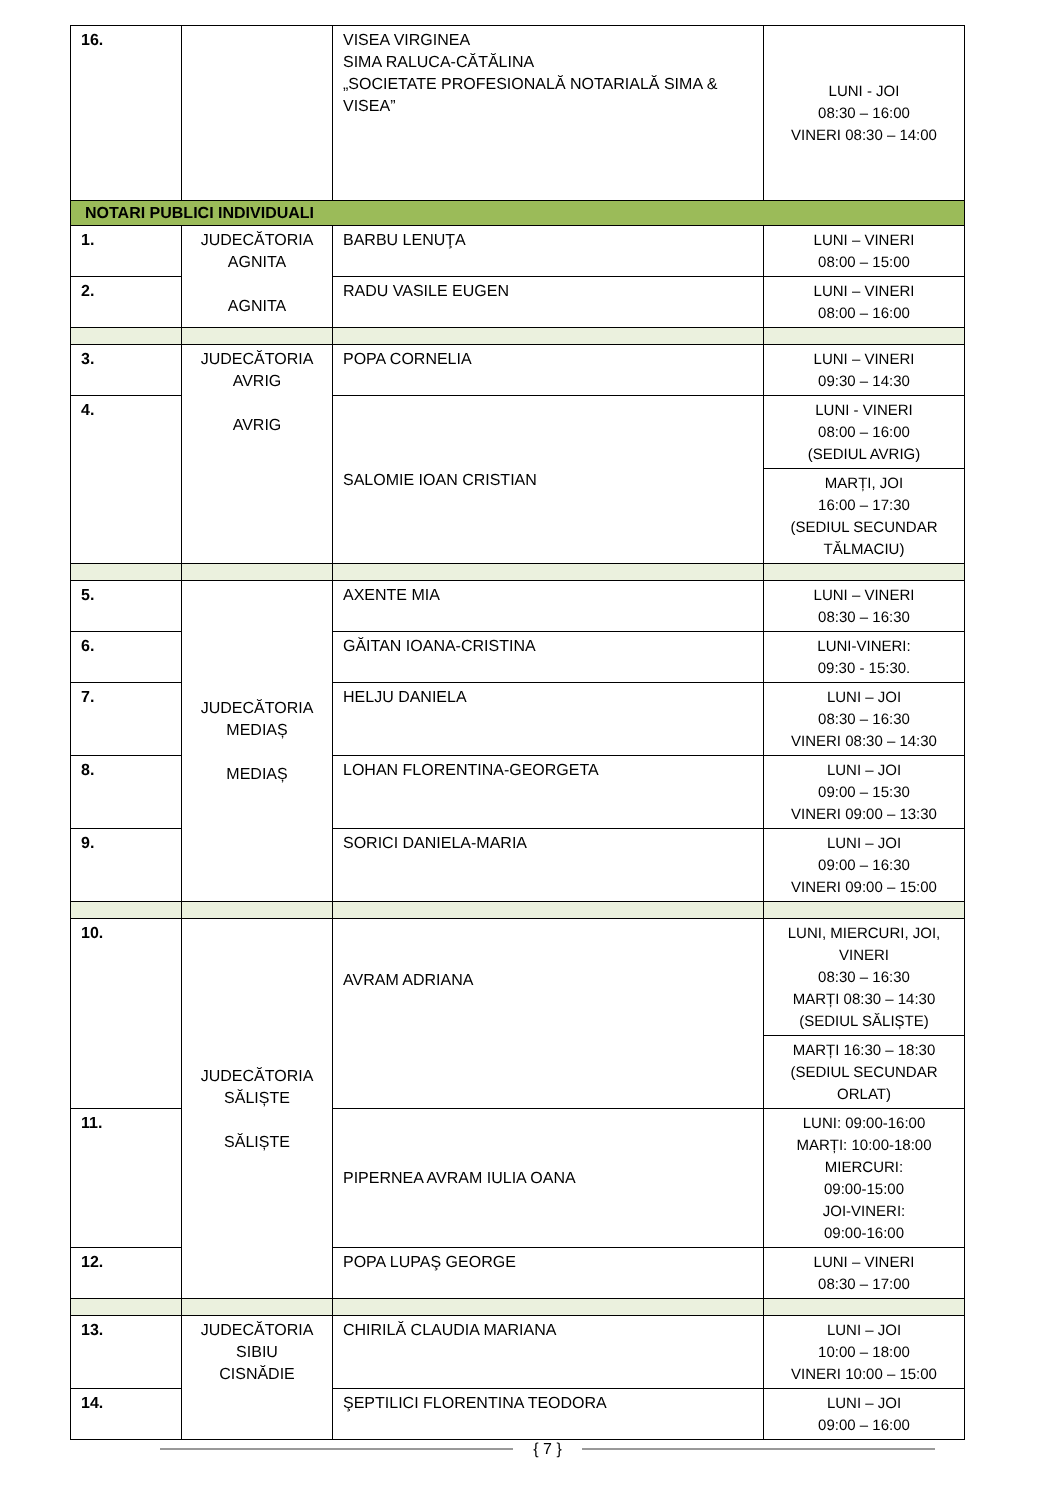| 16. | | VISEA VIRGINEA SIMA RALUCA-CĂTĂLINA „SOCIETATE PROFESIONALĂ NOTARIALĂ SIMA & VISEA” | LUNI - JOI 08:30 – 16:00 VINERI 08:30 – 14:00 |
| NOTARI PUBLICI INDIVIDUALI | | | |
| 1. | JUDECĂTORIA AGNITA AGNITA | BARBU LENUŢA | LUNI – VINERI 08:00 – 15:00 |
| 2. | | RADU VASILE EUGEN | LUNI – VINERI 08:00 – 16:00 |
| 3. | JUDECĂTORIA AVRIG AVRIG | POPA CORNELIA | LUNI – VINERI 09:30 – 14:30 |
| 4. | | SALOMIE IOAN CRISTIAN | LUNI - VINERI 08:00 – 16:00 (SEDIUL AVRIG) |
| | | | MARȚI, JOI 16:00 – 17:30 (SEDIUL SECUNDAR TĂLMACIU) |
| 5. | JUDECĂTORIA MEDIAȘ MEDIAȘ | AXENTE MIA | LUNI – VINERI 08:30 – 16:30 |
| 6. | | GĂITAN IOANA-CRISTINA | LUNI-VINERI: 09:30 - 15:30. |
| 7. | | HELJU DANIELA | LUNI – JOI 08:30 – 16:30 VINERI 08:30 – 14:30 |
| 8. | | LOHAN FLORENTINA-GEORGETA | LUNI – JOI 09:00 – 15:30 VINERI 09:00 – 13:30 |
| 9. | | SORICI DANIELA-MARIA | LUNI – JOI 09:00 – 16:30 VINERI 09:00 – 15:00 |
| 10. | JUDECĂTORIA SĂLIȘTE SĂLIȘTE | AVRAM ADRIANA | LUNI, MIERCURI, JOI, VINERI 08:30 – 16:30 MARȚI 08:30 – 14:30 (SEDIUL SĂLIȘTE) |
| | | | MARȚI 16:30 – 18:30 (SEDIUL SECUNDAR ORLAT) |
| 11. | | PIPERNEA AVRAM IULIA OANA | LUNI: 09:00-16:00 MARȚI: 10:00-18:00 MIERCURI: 09:00-15:00 JOI-VINERI: 09:00-16:00 |
| 12. | | POPA LUPAŞ GEORGE | LUNI – VINERI 08:30 – 17:00 |
| 13. | JUDECĂTORIA SIBIU CISNĂDIE | CHIRILĂ CLAUDIA MARIANA | LUNI – JOI 10:00 – 18:00 VINERI 10:00 – 15:00 |
| 14. | | ŞEPTILICI FLORENTINA TEODORA | LUNI – JOI 09:00 – 16:00 |
{ 7 }